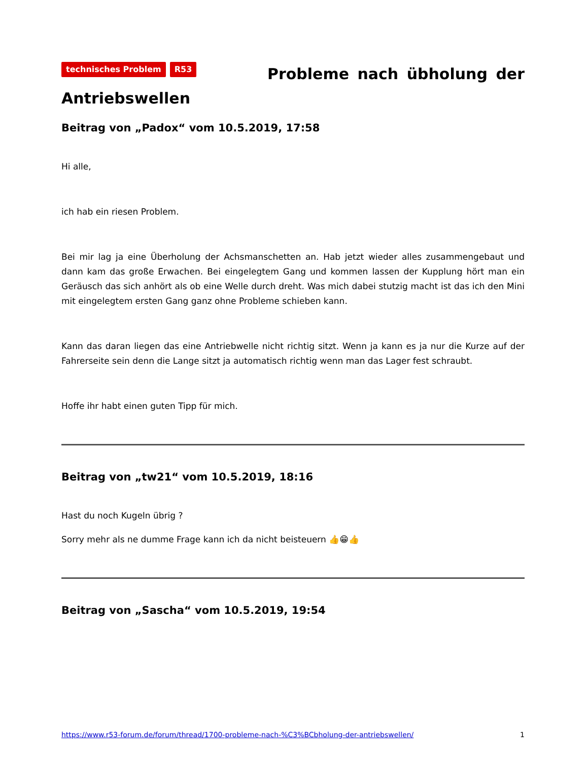technisches Problem R53 Probleme nach übholung der Antriebswellen
Beitrag von „Padox“ vom 10.5.2019, 17:58
Hi alle,
ich hab ein riesen Problem.
Bei mir lag ja eine Überholung der Achsmanschetten an. Hab jetzt wieder alles zusammengebaut und dann kam das große Erwachen. Bei eingelegtem Gang und kommen lassen der Kupplung hört man ein Geräusch das sich anhört als ob eine Welle durch dreht. Was mich dabei stutzig macht ist das ich den Mini mit eingelegtem ersten Gang ganz ohne Probleme schieben kann.
Kann das daran liegen das eine Antriebwelle nicht richtig sitzt. Wenn ja kann es ja nur die Kurze auf der Fahrerseite sein denn die Lange sitzt ja automatisch richtig wenn man das Lager fest schraubt.
Hoffe ihr habt einen guten Tipp für mich.
Beitrag von „tw21“ vom 10.5.2019, 18:16
Hast du noch Kugeln übrig ?
Sorry mehr als ne dumme Frage kann ich da nicht beisteuern 👍😁👍
Beitrag von „Sascha“ vom 10.5.2019, 19:54
https://www.r53-forum.de/forum/thread/1700-probleme-nach-%C3%BCbholung-der-antriebswellen/ 1